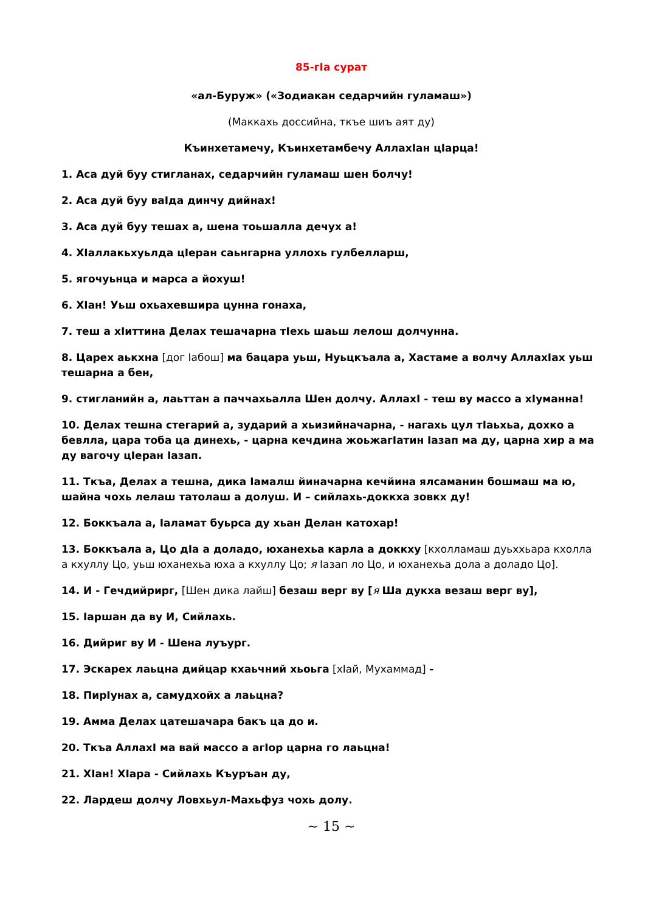85-гIа сурат
«ал-Буруж» («Зодиакан седарчийн гуламаш»)
(Маккахь доссийна, ткъе шиъ аят ду)
Къинхетамечу, Къинхетамбечу АллахIан цIарца!
1. Аса дуй буу стигланах, седарчийн гуламаш шен болчу!
2. Аса дуй буу ваIда динчу дийнах!
3. Аса дуй буу тешах а, шена тоьшалла дечух а!
4. ХIаллакьхуьлда цIеран саьнгарна уллохь гулбелларш,
5. ягочуьнца и марса а йохуш!
6. ХIан! Уьш охьахевшира цунна гонаха,
7. теш а хIиттина Делах тешачарна тIехь шаьш лелош долчунна.
8. Царех аькхна [дог Iабош] ма бацара уьш, Нуьцкъала а, Хастаме а волчу АллахIах уьш тешарна а бен,
9. стигланийн а, лаьттан а паччахьалла Шен долчу. АллахI - теш ву массо а хIуманна!
10. Делах тешна стегарий а, зударий а хьизийначарна, - нагахь цул тIаьхьа, дохко а бевлла, цара тоба ца динехь, - царна кечдина жоьжагIатин Iазап ма ду, царна хир а ма ду вагочу цIеран Iазап.
11. Ткъа, Делах а тешна, дика Iамалш йиначарна кечйина ялсаманин бошмаш ма ю, шайна чохь лелаш татолаш а долуш. И – сийлахь-доккха зовкх ду!
12. Боккъала а, Iаламат буьрса ду хьан Делан катохар!
13. Боккъала а, Цо дIа а доладо, юханехьа карла а доккху [кхолламаш дуьххьара кхолла а кхуллу Цо, уьш юханехьа юха а кхуллу Цо; я Iазап ло Цо, и юханехьа дола а доладо Цо].
14. И - Гечдийрирг, [Шен дика лайш] безаш верг ву [я Ша дукха везаш верг ву],
15. Iаршан да ву И, Сийлахь.
16. Дийриг ву И - Шена луъург.
17. Эскарех лаьцна дийцар кхаьчний хьоьга [хIай, Мухаммад] -
18. ПирIунах а, самудхойх а лаьцна?
19. Амма Делах цатешачара бакъ ца до и.
20. Ткъа АллахI ма вай массо а агIор царна го лаьцна!
21. ХIан! ХIара - Сийлахь Къуръан ду,
22. Лардеш долчу Ловхьул-Махьфуз чохь долу.
~ 15 ~